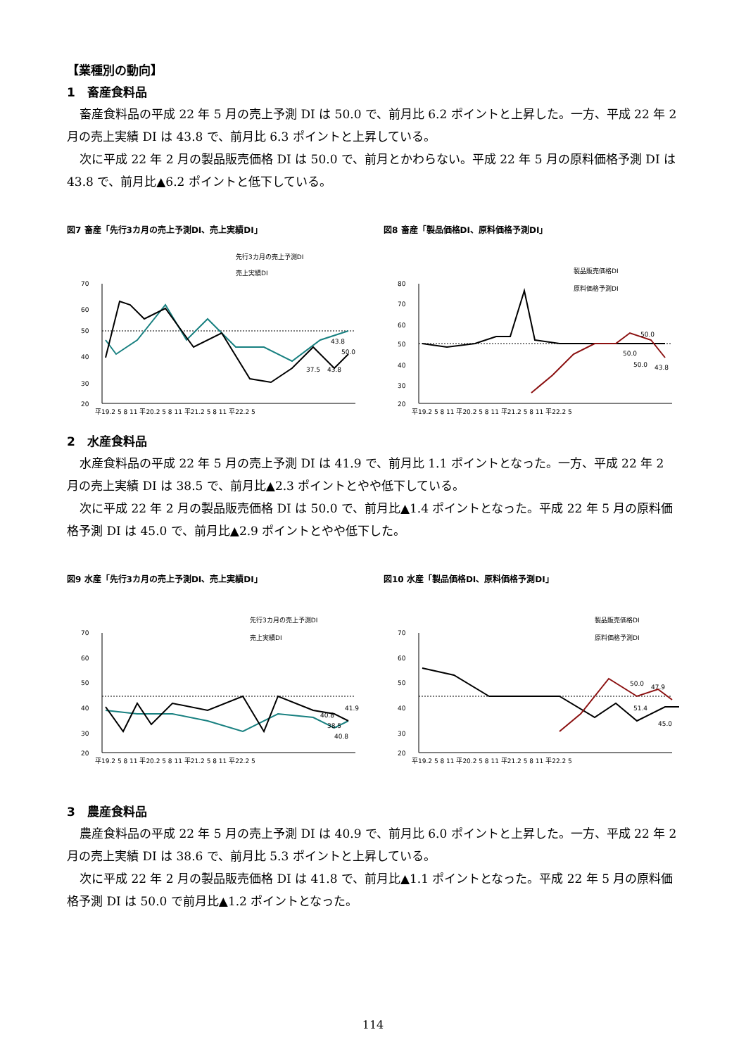【業種別の動向】
1　畜産食料品
畜産食料品の平成 22 年 5 月の売上予測 DI は 50.0 で、前月比 6.2 ポイントと上昇した。一方、平成 22 年 2 月の売上実績 DI は 43.8 で、前月比 6.3 ポイントと上昇している。
次に平成 22 年 2 月の製品販売価格 DI は 50.0 で、前月とかわらない。平成 22 年 5 月の原料価格予測 DI は 43.8 で、前月比▲6.2 ポイントと低下している。
図7 畜産「先行3カ月の売上予測DI、売上実績DI」
先行3カ月の売上予測DI
売上実績DI
70
60
50
40
30
20
43.8
50.0
37.5
43.8
平19.2 5 8 11 平20.2 5 8 11 平21.2 5 8 11 平22.2 5
図8 畜産「製品価格DI、原料価格予測DI」
製品販売価格DI
原料価格予測DI
80
70
60
50
40
30
20
50.0
50.0
50.0
43.8
平19.2 5 8 11 平20.2 5 8 11 平21.2 5 8 11 平22.2 5
2　水産食料品
水産食料品の平成 22 年 5 月の売上予測 DI は 41.9 で、前月比 1.1 ポイントとなった。一方、平成 22 年 2 月の売上実績 DI は 38.5 で、前月比▲2.3 ポイントとやや低下している。
次に平成 22 年 2 月の製品販売価格 DI は 50.0 で、前月比▲1.4 ポイントとなった。平成 22 年 5 月の原料価格予測 DI は 45.0 で、前月比▲2.9 ポイントとやや低下した。
図9 水産「先行3カ月の売上予測DI、売上実績DI」
先行3カ月の売上予測DI
売上実績DI
70
60
50
40
30
20
40.8
41.9
38.5
40.8
平19.2 5 8 11 平20.2 5 8 11 平21.2 5 8 11 平22.2 5
図10 水産「製品価格DI、原料価格予測DI」
製品販売価格DI
原料価格予測DI
70
60
50
40
30
20
50.0
47.9
51.4
45.0
平19.2 5 8 11 平20.2 5 8 11 平21.2 5 8 11 平22.2 5
3　農産食料品
農産食料品の平成 22 年 5 月の売上予測 DI は 40.9 で、前月比 6.0 ポイントと上昇した。一方、平成 22 年 2 月の売上実績 DI は 38.6 で、前月比 5.3 ポイントと上昇している。
次に平成 22 年 2 月の製品販売価格 DI は 41.8 で、前月比▲1.1 ポイントとなった。平成 22 年 5 月の原料価格予測 DI は 50.0 で前月比▲1.2 ポイントとなった。
114